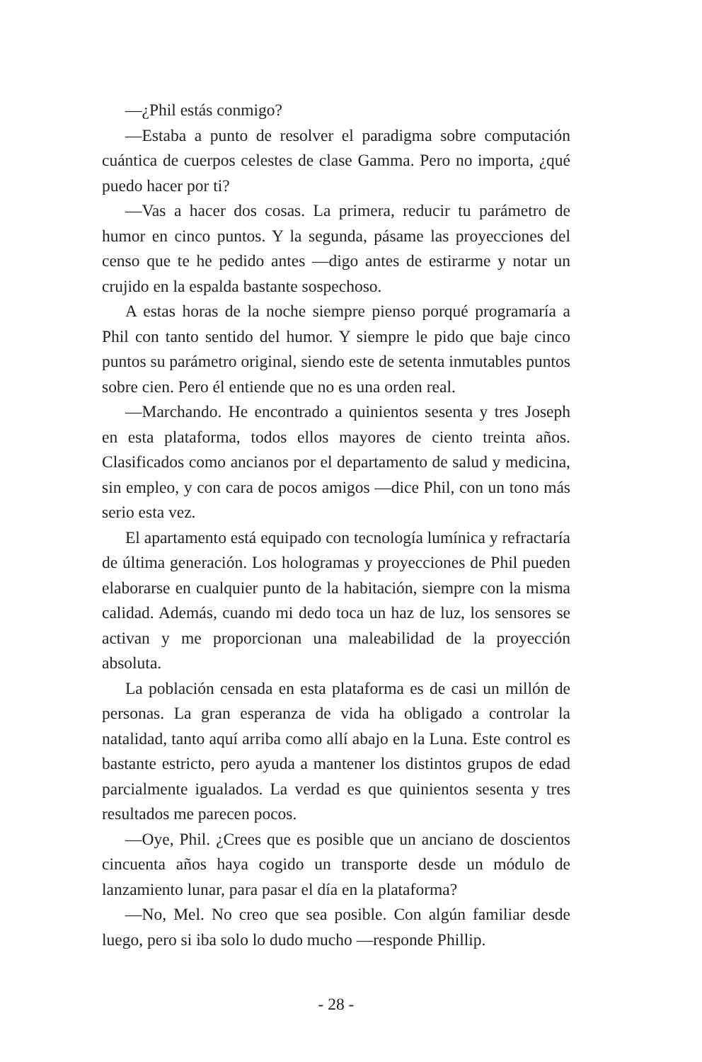—¿Phil estás conmigo?
—Estaba a punto de resolver el paradigma sobre computación cuántica de cuerpos celestes de clase Gamma. Pero no importa, ¿qué puedo hacer por ti?
—Vas a hacer dos cosas. La primera, reducir tu parámetro de humor en cinco puntos. Y la segunda, pásame las proyecciones del censo que te he pedido antes —digo antes de estirarme y notar un crujido en la espalda bastante sospechoso.
A estas horas de la noche siempre pienso porqué programaría a Phil con tanto sentido del humor. Y siempre le pido que baje cinco puntos su parámetro original, siendo este de setenta inmutables puntos sobre cien. Pero él entiende que no es una orden real.
—Marchando. He encontrado a quinientos sesenta y tres Joseph en esta plataforma, todos ellos mayores de ciento treinta años. Clasificados como ancianos por el departamento de salud y medicina, sin empleo, y con cara de pocos amigos —dice Phil, con un tono más serio esta vez.
El apartamento está equipado con tecnología lumínica y refractaría de última generación. Los hologramas y proyecciones de Phil pueden elaborarse en cualquier punto de la habitación, siempre con la misma calidad. Además, cuando mi dedo toca un haz de luz, los sensores se activan y me proporcionan una maleabilidad de la proyección absoluta.
La población censada en esta plataforma es de casi un millón de personas. La gran esperanza de vida ha obligado a controlar la natalidad, tanto aquí arriba como allí abajo en la Luna. Este control es bastante estricto, pero ayuda a mantener los distintos grupos de edad parcialmente igualados. La verdad es que quinientos sesenta y tres resultados me parecen pocos.
—Oye, Phil. ¿Crees que es posible que un anciano de doscientos cincuenta años haya cogido un transporte desde un módulo de lanzamiento lunar, para pasar el día en la plataforma?
—No, Mel. No creo que sea posible. Con algún familiar desde luego, pero si iba solo lo dudo mucho —responde Phillip.
- 28 -